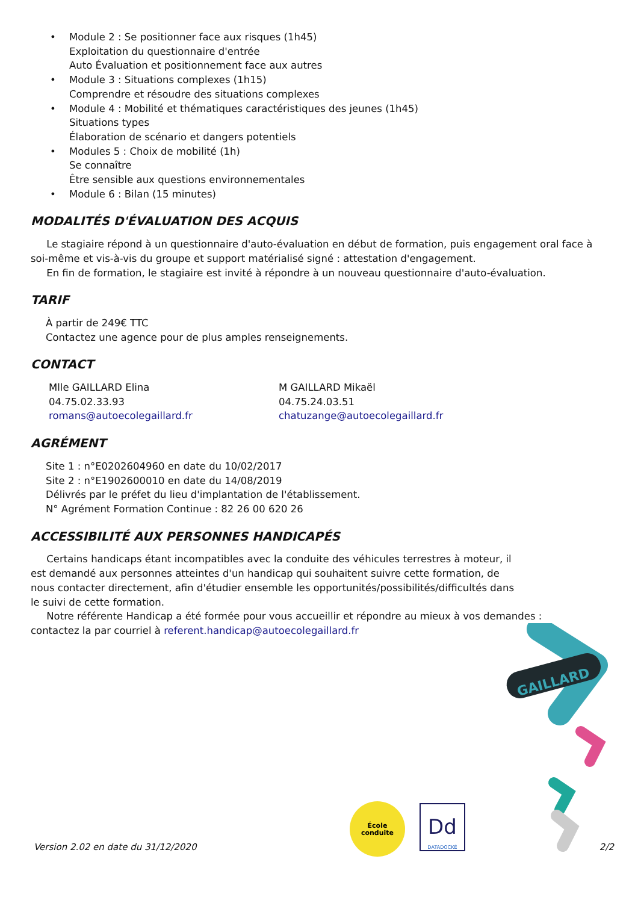• Module 2 : Se positionner face aux risques (1h45)
Exploitation du questionnaire d'entrée
Auto Évaluation et positionnement face aux autres
• Module 3 : Situations complexes (1h15)
Comprendre et résoudre des situations complexes
• Module 4 : Mobilité et thématiques caractéristiques des jeunes (1h45)
Situations types
Élaboration de scénario et dangers potentiels
• Modules 5 : Choix de mobilité (1h)
Se connaître
Être sensible aux questions environnementales
• Module 6 : Bilan (15 minutes)
MODALITÉS D'ÉVALUATION DES ACQUIS
Le stagiaire répond à un questionnaire d'auto-évaluation en début de formation, puis engagement oral face à soi-même et vis-à-vis du groupe et support matérialisé signé : attestation d'engagement.
En fin de formation, le stagiaire est invité à répondre à un nouveau questionnaire d'auto-évaluation.
TARIF
À partir de 249€ TTC
Contactez une agence pour de plus amples renseignements.
CONTACT
Mlle GAILLARD Elina
04.75.02.33.93
romans@autoecolegaillard.fr
M GAILLARD Mikaël
04.75.24.03.51
chatuzange@autoecolegaillard.fr
AGRÉMENT
Site 1 : n°E0202604960 en date du 10/02/2017
Site 2 : n°E1902600010 en date du 14/08/2019
Délivrés par le préfet du lieu d'implantation de l'établissement.
N° Agrément Formation Continue : 82 26 00 620 26
ACCESSIBILITÉ AUX PERSONNES HANDICAPÉS
Certains handicaps étant incompatibles avec la conduite des véhicules terrestres à moteur, il est demandé aux personnes atteintes d'un handicap qui souhaitent suivre cette formation, de nous contacter directement, afin d'étudier ensemble les opportunités/possibilités/difficultés dans le suivi de cette formation.
Notre référente Handicap a été formée pour vous accueillir et répondre au mieux à vos demandes :
contactez la par courriel à referent.handicap@autoecolegaillard.fr
GAILLARD
École
conduite
Dd
DATADOCKÉ
Version 2.02 en date du 31/12/2020 2/2